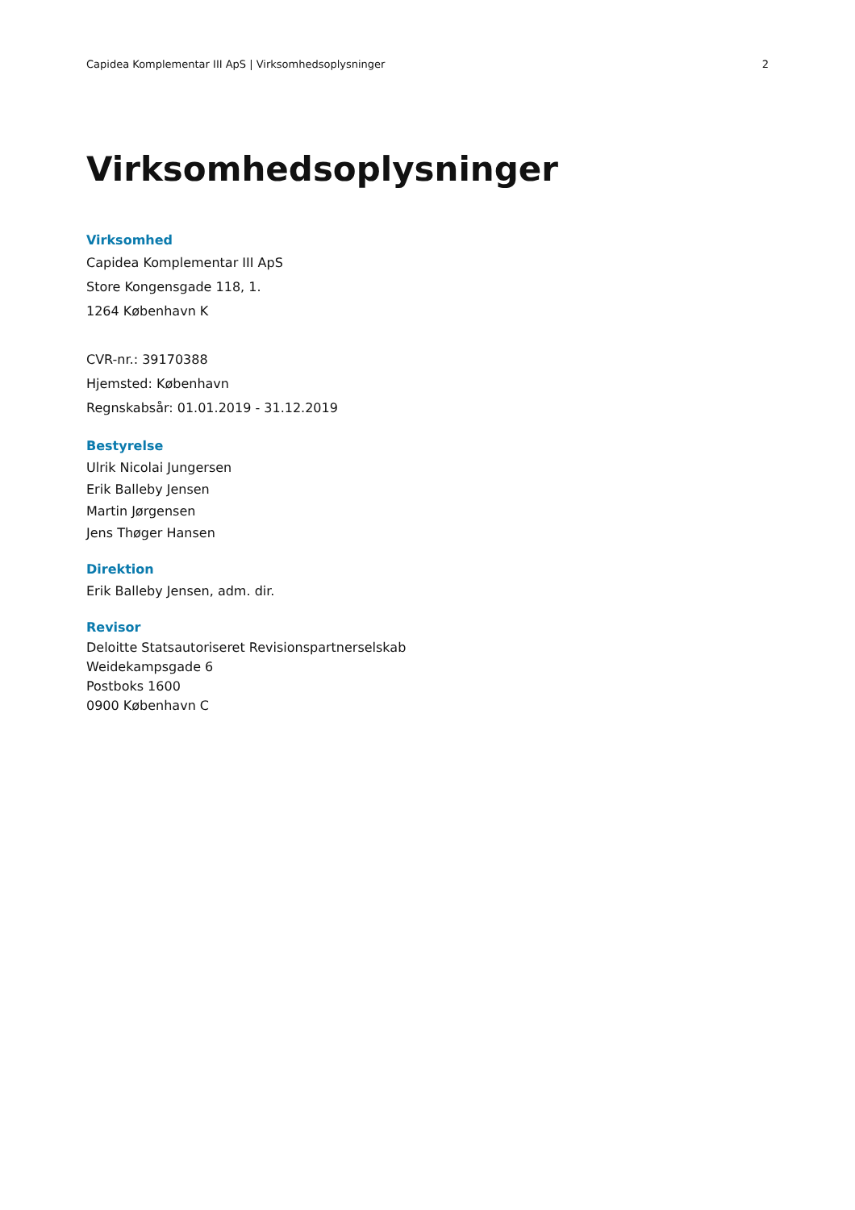Capidea Komplementar III ApS | Virksomhedsoplysninger 2
Virksomhedsoplysninger
Virksomhed
Capidea Komplementar III ApS
Store Kongensgade 118, 1.
1264 København K
CVR-nr.: 39170388
Hjemsted: København
Regnskabsår: 01.01.2019 - 31.12.2019
Bestyrelse
Ulrik Nicolai Jungersen
Erik Balleby Jensen
Martin Jørgensen
Jens Thøger Hansen
Direktion
Erik Balleby Jensen, adm. dir.
Revisor
Deloitte Statsautoriseret Revisionspartnerselskab
Weidekampsgade 6
Postboks 1600
0900 København C